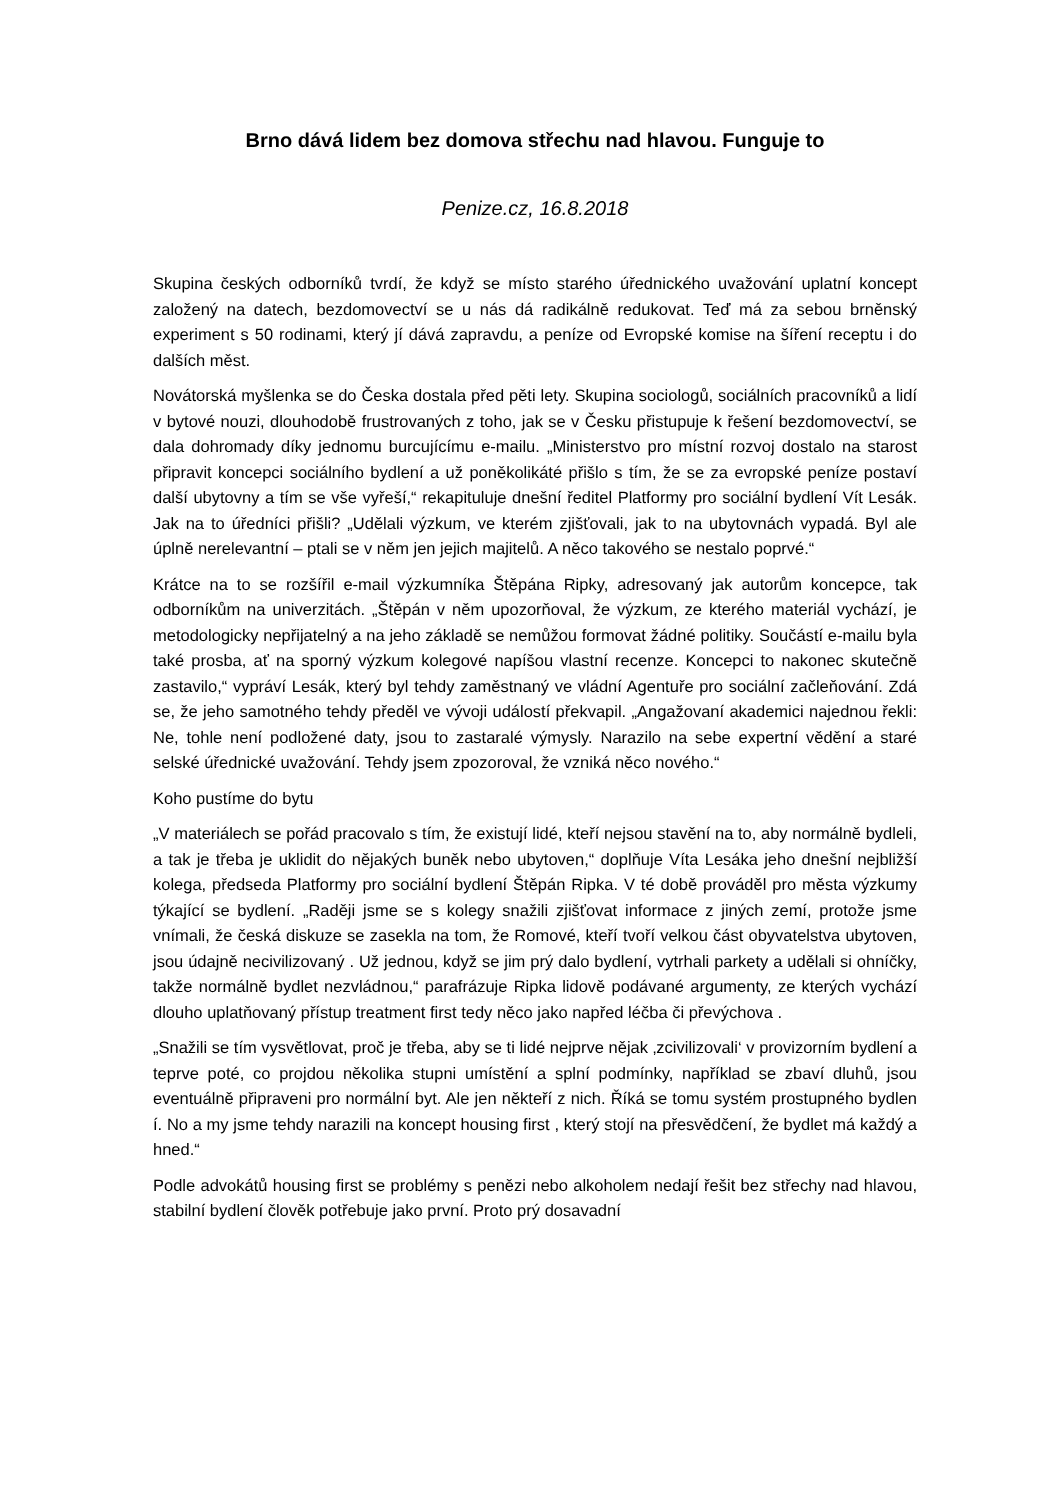Brno dává lidem bez domova střechu nad hlavou. Funguje to
Penize.cz, 16.8.2018
Skupina českých odborníků tvrdí, že když se místo starého úřednického uvažování uplatní koncept založený na datech, bezdomovectví se u nás dá radikálně redukovat. Teď má za sebou brněnský experiment s 50 rodinami, který jí dává zapravdu, a peníze od Evropské komise na šíření receptu i do dalších měst.
Novátorská myšlenka se do Česka dostala před pěti lety. Skupina sociologů, sociálních pracovníků a lidí v bytové nouzi, dlouhodobě frustrovaných z toho, jak se v Česku přistupuje k řešení bezdomovectví, se dala dohromady díky jednomu burcujícímu e-mailu. „Ministerstvo pro místní rozvoj dostalo na starost připravit koncepci sociálního bydlení a už poněkolikáté přišlo s tím, že se za evropské peníze postaví další ubytovny a tím se vše vyřeší,“ rekapituluje dnešní ředitel Platformy pro sociální bydlení Vít Lesák. Jak na to úředníci přišli? „Udělali výzkum, ve kterém zjišťovali, jak to na ubytovnách vypadá. Byl ale úplně nerelevantní – ptali se v něm jen jejich majitelů. A něco takového se nestalo poprvé.“
Krátce na to se rozšířil e-mail výzkumníka Štěpána Ripky, adresovaný jak autorům koncepce, tak odborníkům na univerzitách. „Štěpán v něm upozorňoval, že výzkum, ze kterého materiál vychází, je metodologicky nepřijatelný a na jeho základě se nemůžou formovat žádné politiky. Součástí e-mailu byla také prosba, ať na sporný výzkum kolegové napíšou vlastní recenze. Koncepci to nakonec skutečně zastavilo,“ vypráví Lesák, který byl tehdy zaměstnaný ve vládní Agentuře pro sociální začleňování. Zdá se, že jeho samotného tehdy předěl ve vývoji událostí překvapil. „Angažovaní akademici najednou řekli: Ne, tohle není podložené daty, jsou to zastaralé výmysly. Narazilo na sebe expertní vědění a staré selské úřednické uvažování. Tehdy jsem zpozoroval, že vzniká něco nového.“
Koho pustíme do bytu
„V materiálech se pořád pracovalo s tím, že existují lidé, kteří nejsou stavění na to, aby normálně bydleli, a tak je třeba je uklidit do nějakých buněk nebo ubytoven,“ doplňuje Víta Lesáka jeho dnešní nejbližší kolega, předseda Platformy pro sociální bydlení Štěpán Ripka. V té době prováděl pro města výzkumy týkající se bydlení. „Raději jsme se s kolegy snažili zjišťovat informace z jiných zemí, protože jsme vnímali, že česká diskuze se zasekla na tom, že Romové, kteří tvoří velkou část obyvatelstva ubytoven, jsou údajně necivilizovaný . Už jednou, když se jim prý dalo bydlení, vytrhali parkety a udělali si ohníčky, takže normálně bydlet nezvládnou,“ parafrázuje Ripka lidově podávané argumenty, ze kterých vychází dlouho uplatňovaný přístup treatment first tedy něco jako napřed léčba či převýchova .
„Snažili se tím vysvětlovat, proč je třeba, aby se ti lidé nejprve nějak ‚zcivilizovali‘ v provizorním bydlení a teprve poté, co projdou několika stupni umístění a splní podmínky, například se zbaví dluhů, jsou eventuálně připraveni pro normální byt. Ale jen někteří z nich. Říká se tomu systém prostupného bydlen í. No a my jsme tehdy narazili na koncept housing first , který stojí na přesvědčení, že bydlet má každý a hned.“
Podle advokátů housing first se problémy s penězi nebo alkoholem nedají řešit bez střechy nad hlavou, stabilní bydlení člověk potřebuje jako první. Proto prý dosavadní